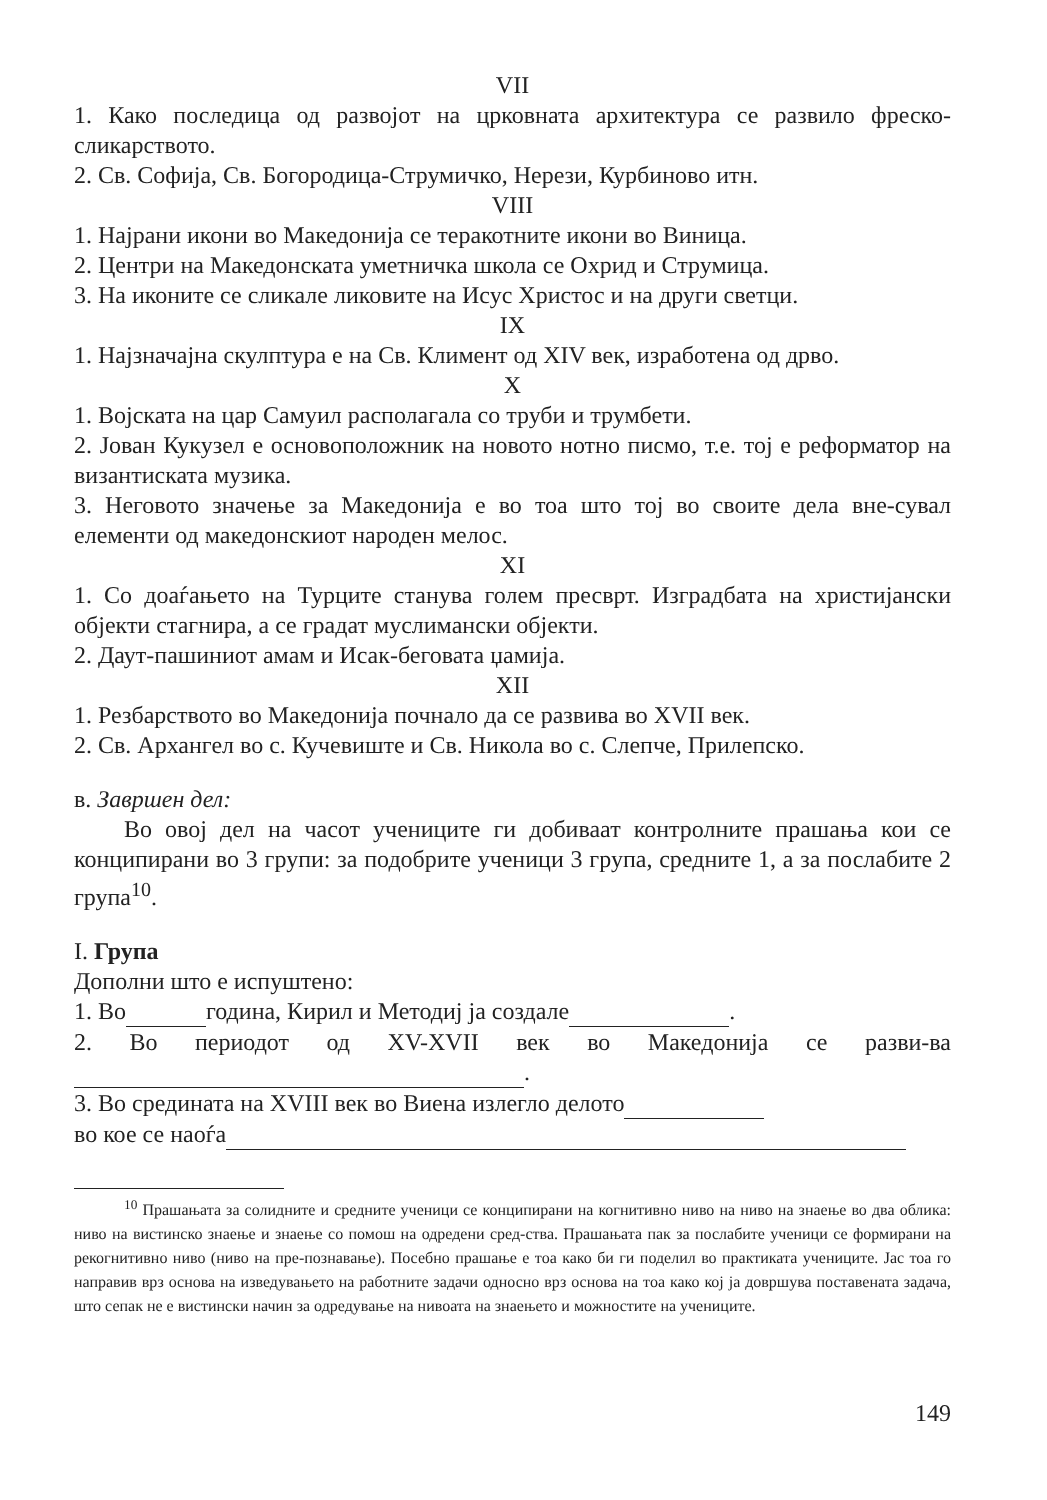VII
1. Како последица од развојот на црковната архитектура се развило фреско-сликарството.
2. Св. Софија, Св. Богородица-Струмичко, Нерези, Курбиново итн.
VIII
1. Најрани икони во Македонија се теракотните икони во Виница.
2. Центри на Македонската уметничка школа се Охрид и Струмица.
3. На иконите се сликале ликовите на Исус Христос и на други светци.
IX
1. Најзначајна скулптура е на Св. Климент од XIV век, изработена од дрво.
X
1. Војската на цар Самуил располагала со труби и трумбети.
2. Јован Кукузел е основоположник на новото нотно писмо, т.е. тој е реформатор на византиската музика.
3. Неговото значење за Македонија е во тоа што тој во своите дела вне-сувал елементи од македонскиот народен мелос.
XI
1. Со доаѓањето на Турците станува голем пресврт. Изградбата на христијански објекти стагнира, а се градат муслимански објекти.
2. Даут-пашиниот амам и Исак-беговата џамија.
XII
1. Резбарството во Македонија почнало да се развива во XVII век.
2. Св. Архангел во с. Кучевиште и Св. Никола во с. Слепче, Прилепско.
в. Завршен дел:
Во овој дел на часот учениците ги добиваат контролните прашања кои се конципирани во 3 групи: за подобрите ученици 3 група, средните 1, а за послабите 2 група<sup>10</sup>.
I. Група
Дополни што е испуштено:
1. Во година, Кирил и Методиј ја создале .
2. Во периодот од XV-XVII век во Македонија се разви-ва .
3. Во средината на XVIII век во Виена излегло делото
во кое се наоѓа
<sup>10</sup> Прашањата за солидните и средните ученици се конципирани на когнитивно ниво на ниво на знаење во два облика: ниво на вистинско знаење и знаење со помош на одредени сред-ства. Прашањата пак за послабите ученици се формирани на рекогнитивно ниво (ниво на пре-познавање). Посебно прашање е тоа како би ги поделил во практиката учениците. Јас тоа го направив врз основа на изведувањето на работните задачи односно врз основа на тоа како кој ја довршува поставената задача, што сепак не е вистински начин за одредување на нивоата на знаењето и можностите на учениците.
149